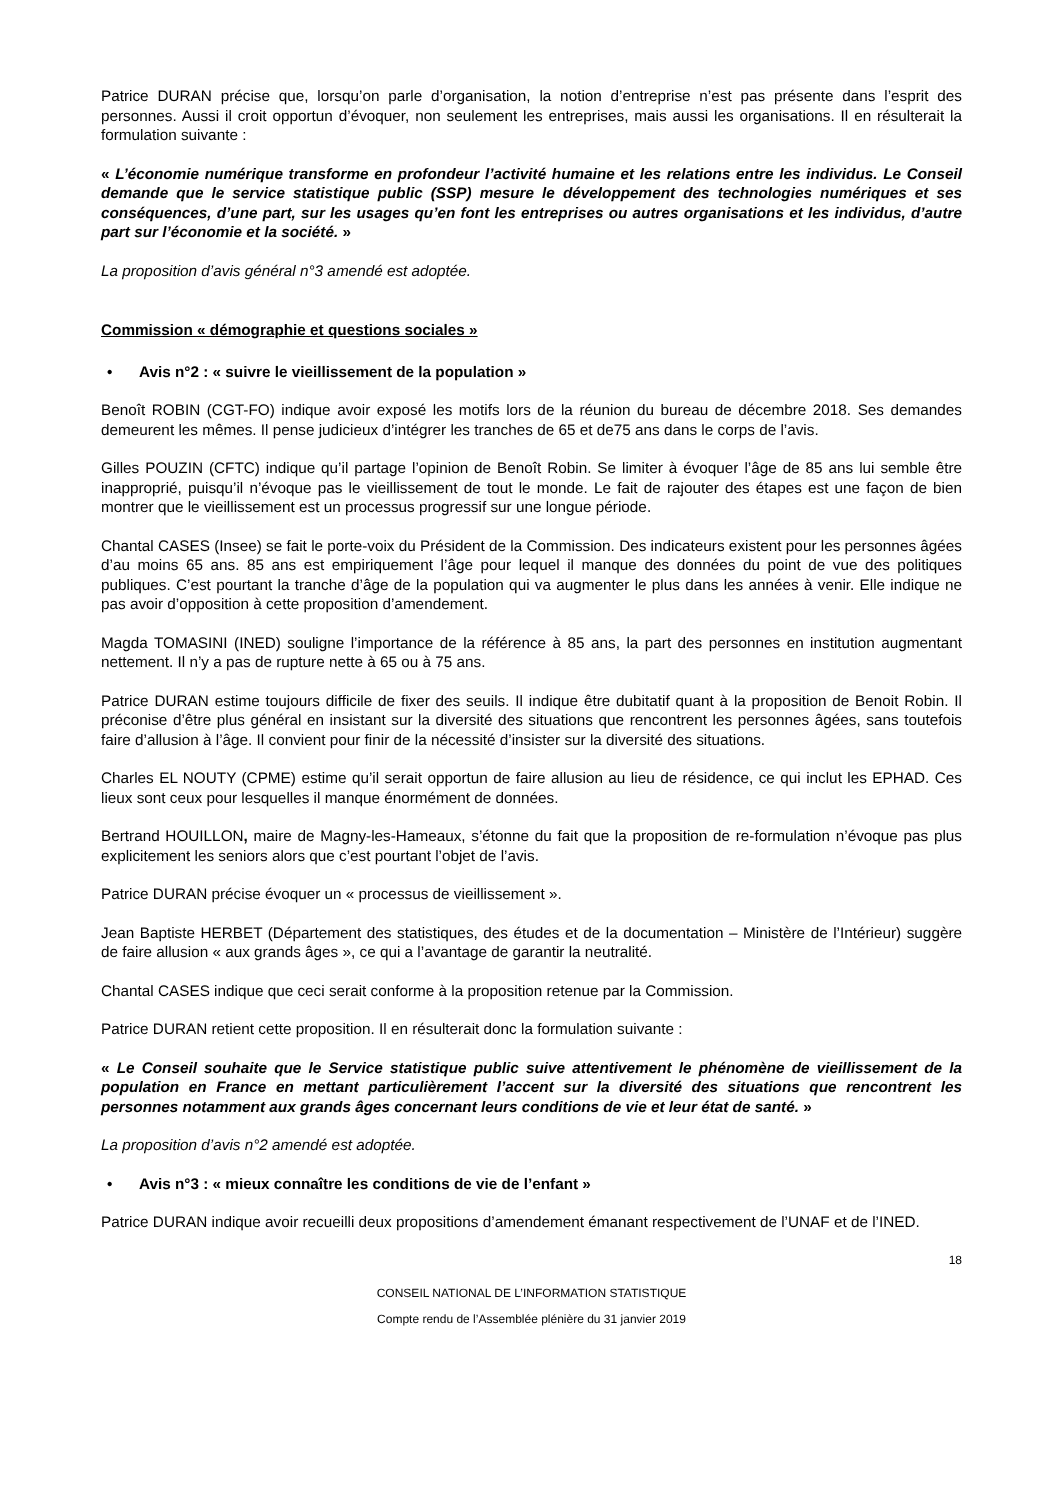Patrice DURAN précise que, lorsqu’on parle d’organisation, la notion d’entreprise n’est pas présente dans l’esprit des personnes. Aussi il croit opportun d’évoquer, non seulement les entreprises, mais aussi les organisations. Il en résulterait la formulation suivante :
« L’économie numérique transforme en profondeur l’activité humaine et les relations entre les individus. Le Conseil demande que le service statistique public (SSP) mesure le développement des technologies numériques et ses conséquences, d’une part, sur les usages qu’en font les entreprises ou autres organisations et les individus, d’autre part sur l’économie et la société. »
La proposition d’avis général n°3 amendé est adoptée.
Commission « démographie et questions sociales »
• Avis n°2 : « suivre le vieillissement de la population »
Benoît ROBIN (CGT-FO) indique avoir exposé les motifs lors de la réunion du bureau de décembre 2018. Ses demandes demeurent les mêmes. Il pense judicieux d’intégrer les tranches de 65 et de75 ans dans le corps de l’avis.
Gilles POUZIN (CFTC) indique qu’il partage l’opinion de Benoît Robin. Se limiter à évoquer l’âge de 85 ans lui semble être inapproprié, puisqu’il n’évoque pas le vieillissement de tout le monde. Le fait de rajouter des étapes est une façon de bien montrer que le vieillissement est un processus progressif sur une longue période.
Chantal CASES (Insee) se fait le porte-voix du Président de la Commission. Des indicateurs existent pour les personnes âgées d’au moins 65 ans. 85 ans est empiriquement l’âge pour lequel il manque des données du point de vue des politiques publiques. C’est pourtant la tranche d’âge de la population qui va augmenter le plus dans les années à venir. Elle indique ne pas avoir d’opposition à cette proposition d’amendement.
Magda TOMASINI (INED) souligne l’importance de la référence à 85 ans, la part des personnes en institution augmentant nettement. Il n’y a pas de rupture nette à 65 ou à 75 ans.
Patrice DURAN estime toujours difficile de fixer des seuils. Il indique être dubitatif quant à la proposition de Benoit Robin. Il préconise d’être plus général en insistant sur la diversité des situations que rencontrent les personnes âgées, sans toutefois faire d’allusion à l’âge. Il convient pour finir de la nécessité d’insister sur la diversité des situations.
Charles EL NOUTY (CPME) estime qu’il serait opportun de faire allusion au lieu de résidence, ce qui inclut les EPHAD. Ces lieux sont ceux pour lesquelles il manque énormément de données.
Bertrand HOUILLON, maire de Magny-les-Hameaux, s’étonne du fait que la proposition de re-formulation n’évoque pas plus explicitement les seniors alors que c’est pourtant l’objet de l’avis.
Patrice DURAN précise évoquer un « processus de vieillissement ».
Jean Baptiste HERBET (Département des statistiques, des études et de la documentation – Ministère de l’Intérieur) suggère de faire allusion « aux grands âges », ce qui a l’avantage de garantir la neutralité.
Chantal CASES indique que ceci serait conforme à la proposition retenue par la Commission.
Patrice DURAN retient cette proposition. Il en résulterait donc la formulation suivante :
« Le Conseil souhaite que le Service statistique public suive attentivement le phénomène de vieillissement de la population en France en mettant particulièrement l’accent sur la diversité des situations que rencontrent les personnes notamment aux grands âges concernant leurs conditions de vie et leur état de santé. »
La proposition d’avis n°2 amendé est adoptée.
• Avis n°3 : « mieux connaître les conditions de vie de l’enfant »
Patrice DURAN indique avoir recueilli deux propositions d’amendement émanant respectivement de l’UNAF et de l’INED.
18
CONSEIL NATIONAL DE L’INFORMATION STATISTIQUE
Compte rendu de l’Assemblée plénière du 31 janvier 2019